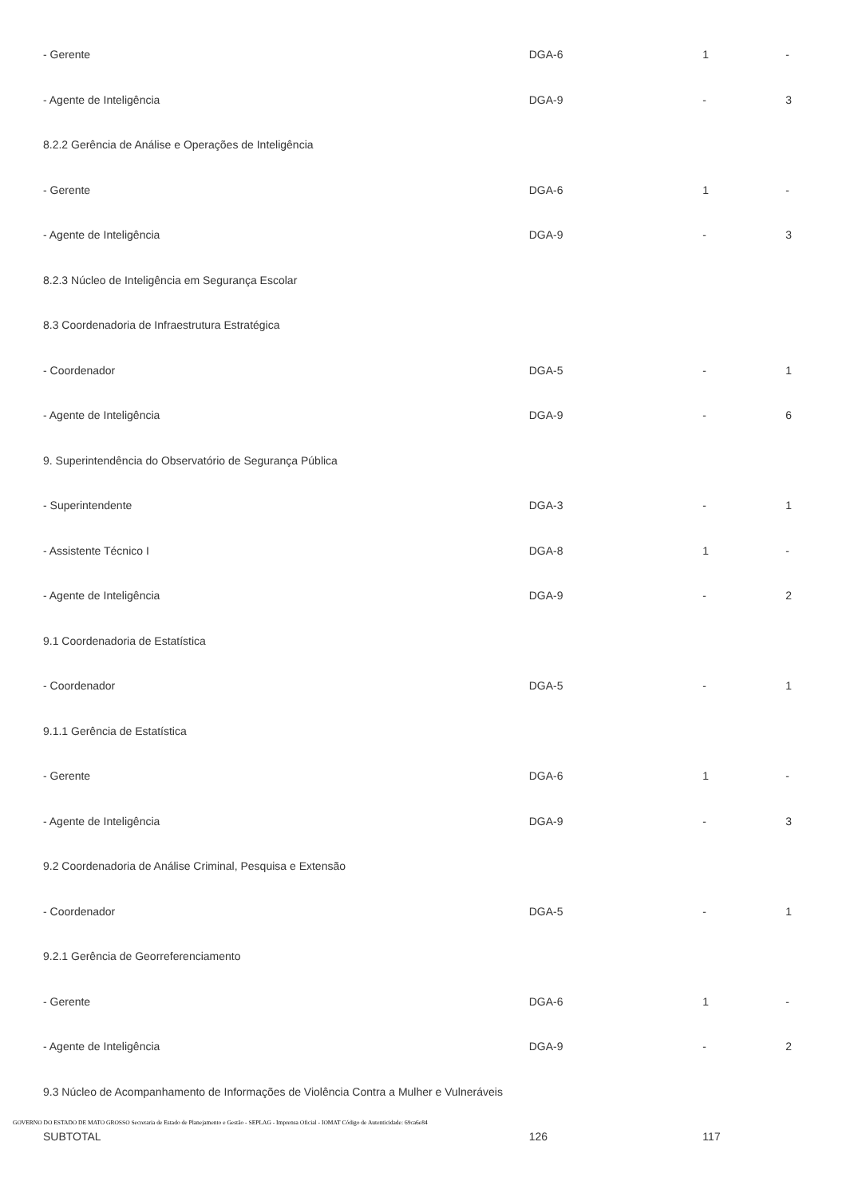| - Gerente | DGA-6 | 1 | - |
| - Agente de Inteligência | DGA-9 | - | 3 |
| 8.2.2 Gerência de Análise e Operações de Inteligência | | | |
| - Gerente | DGA-6 | 1 | - |
| - Agente de Inteligência | DGA-9 | - | 3 |
| 8.2.3 Núcleo de Inteligência em Segurança Escolar | | | |
| 8.3 Coordenadoria de Infraestrutura Estratégica | | | |
| - Coordenador | DGA-5 | - | 1 |
| - Agente de Inteligência | DGA-9 | - | 6 |
| 9. Superintendência do Observatório de Segurança Pública | | | |
| - Superintendente | DGA-3 | - | 1 |
| - Assistente Técnico I | DGA-8 | 1 | - |
| - Agente de Inteligência | DGA-9 | - | 2 |
| 9.1 Coordenadoria de Estatística | | | |
| - Coordenador | DGA-5 | - | 1 |
| 9.1.1 Gerência de Estatística | | | |
| - Gerente | DGA-6 | 1 | - |
| - Agente de Inteligência | DGA-9 | - | 3 |
| 9.2 Coordenadoria de Análise Criminal, Pesquisa e Extensão | | | |
| - Coordenador | DGA-5 | - | 1 |
| 9.2.1 Gerência de Georreferenciamento | | | |
| - Gerente | DGA-6 | 1 | - |
| - Agente de Inteligência | DGA-9 | - | 2 |
| 9.3 Núcleo de Acompanhamento de Informações de Violência Contra a Mulher e Vulneráveis | | | |
| SUBTOTAL | 126 | 117 | |
GOVERNO DO ESTADO DE MATO GROSSO Secretaria de Estado de Planejamento e Gestão - SEPLAG - Imprensa Oficial - IOMAT Código de Autenticidade: 69ca6e84